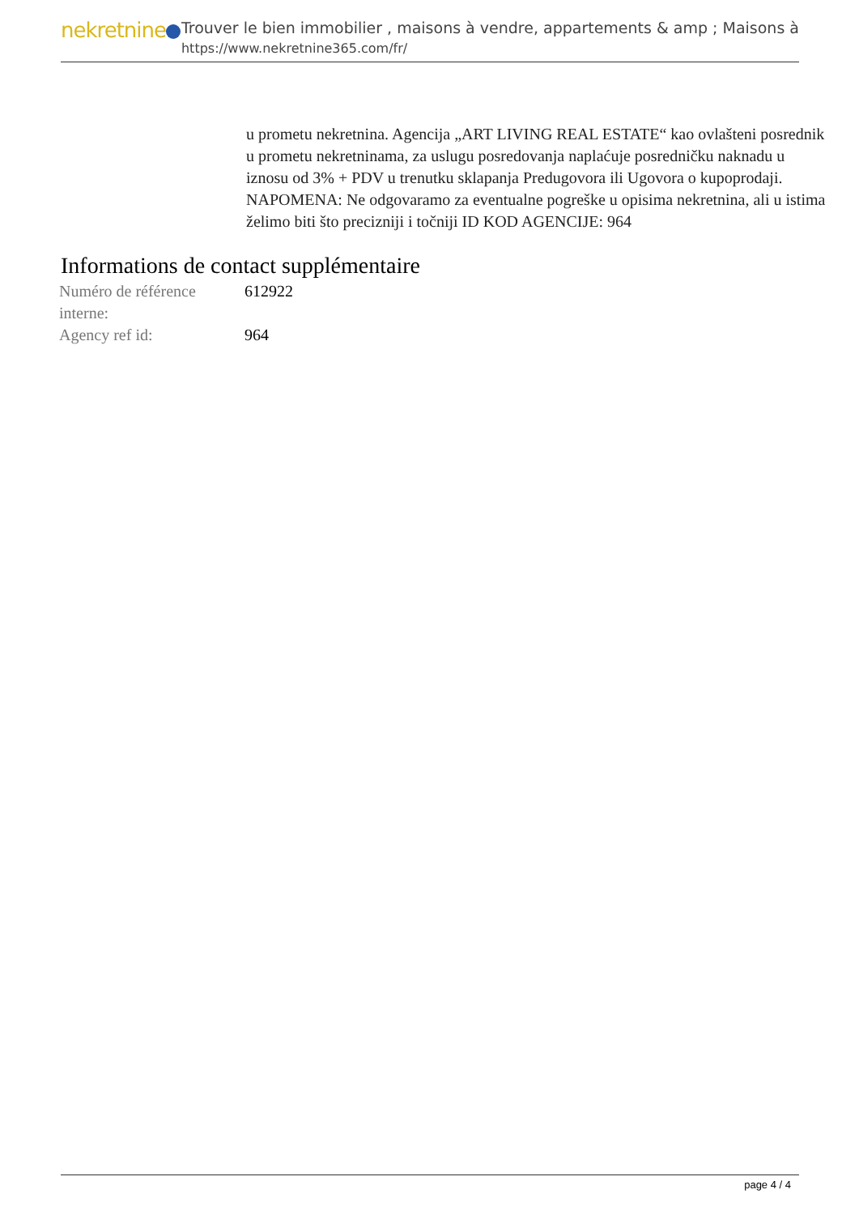nekretnine
Trouver le bien immobilier , maisons à vendre, appartements & amp ; Maisons à
https://www.nekretnine365.com/fr/
u prometu nekretnina. Agencija „ART LIVING REAL ESTATE“ kao ovlašteni posrednik u prometu nekretninama, za uslugu posredovanja naplaćuje posredničku naknadu u iznosu od 3% + PDV u trenutku sklapanja Predugovora ili Ugovora o kupoprodaji. NAPOMENA: Ne odgovaramo za eventualne pogreške u opisima nekretnina, ali u istima želimo biti što precizniji i točniji ID KOD AGENCIJE: 964
Informations de contact supplémentaire
| Numéro de référence interne: | 612922 |
| Agency ref id: | 964 |
page 4 / 4